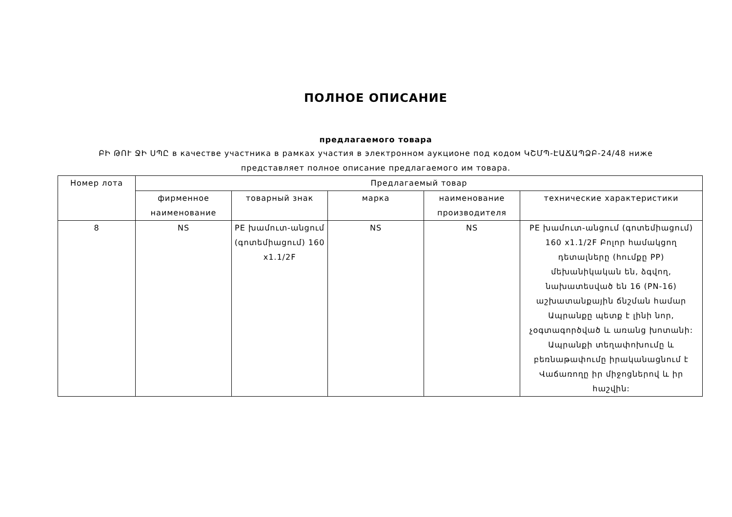ПОЛНОЕ ОПИСАНИЕ
предлагаемого товара
ԲԻ ԹՈՒ ՋԻ ՍՊԸ в качестве участника в рамках участия в электронном аукционе под кодом ԿՇՄՊ-ԷԱՃԱՊՁԲ-24/48 ниже представляет полное описание предлагаемого им товара.
| Номер лота | Предлагаемый товар | | | | |
| --- | --- | --- | --- | --- | --- |
| | фирменное наименование | товарный знак | марка | наименование производителя | технические характеристики |
| 8 | NS | PE խամուտ-անցում (գոտեմիացում) 160 x1.1/2F | NS | NS | PE խամուտ-անցում (գոտեմիացում) 160 x1.1/2F Բոլոր համակցող դետալները (հումքը PP) մեխանիկական են, ձգվող, նախատեսված են 16 (PN-16) աշխատանքային ճնշման համար Ապրանքը պետք է լինի նոր, չօգտագործված և առանց խոտանի: Ապրանքի տեղափոխումը և բեռնաթափումը իրականացնում է Վաճառողը իր միջոցներով և իր հաշվին: |